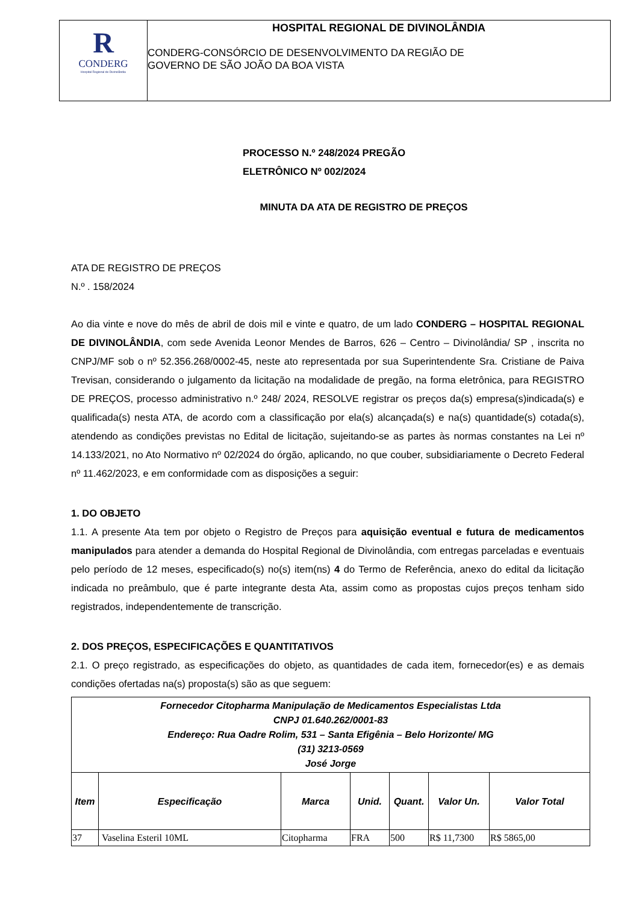R
CONDERG
Hospital Regional de Divinolândia
HOSPITAL REGIONAL DE DIVINOLÂNDIA
CONDERG-CONSÓRCIO DE DESENVOLVIMENTO DA REGIÃO DE
GOVERNO DE SÃO JOÃO DA BOA VISTA
PROCESSO N.º 248/2024 PREGÃO
ELETRÔNICO Nº 002/2024
MINUTA DA ATA DE REGISTRO DE PREÇOS
ATA DE REGISTRO DE PREÇOS
N.º . 158/2024
Ao dia vinte e nove do mês de abril de dois mil e vinte e quatro, de um lado CONDERG – HOSPITAL REGIONAL DE DIVINOLÂNDIA, com sede Avenida Leonor Mendes de Barros, 626 – Centro – Divinolândia/ SP , inscrita no CNPJ/MF sob o nº 52.356.268/0002-45, neste ato representada por sua Superintendente Sra. Cristiane de Paiva Trevisan, considerando o julgamento da licitação na modalidade de pregão, na forma eletrônica, para REGISTRO DE PREÇOS, processo administrativo n.º 248/ 2024, RESOLVE registrar os preços da(s) empresa(s)indicada(s) e qualificada(s) nesta ATA, de acordo com a classificação por ela(s) alcançada(s) e na(s) quantidade(s) cotada(s), atendendo as condições previstas no Edital de licitação, sujeitando-se as partes às normas constantes na Lei nº 14.133/2021, no Ato Normativo nº 02/2024 do órgão, aplicando, no que couber, subsidiariamente o Decreto Federal nº 11.462/2023, e em conformidade com as disposições a seguir:
1. DO OBJETO
1.1. A presente Ata tem por objeto o Registro de Preços para aquisição eventual e futura de medicamentos manipulados para atender a demanda do Hospital Regional de Divinolândia, com entregas parceladas e eventuais pelo período de 12 meses, especificado(s) no(s) item(ns) 4 do Termo de Referência, anexo do edital da licitação indicada no preâmbulo, que é parte integrante desta Ata, assim como as propostas cujos preços tenham sido registrados, independentemente de transcrição.
2. DOS PREÇOS, ESPECIFICAÇÕES E QUANTITATIVOS
2.1. O preço registrado, as especificações do objeto, as quantidades de cada item, fornecedor(es) e as demais condições ofertadas na(s) proposta(s) são as que seguem:
| Fornecedor Citopharma Manipulação de Medicamentos Especialistas Ltda CNPJ 01.640.262/0001-83 Endereço: Rua Oadre Rolim, 531 – Santa Efigênia – Belo Horizonte/ MG (31) 3213-0569 José Jorge | | | | | | |
| Item | Especificação | Marca | Unid. | Quant. | Valor Un. | Valor Total |
| 37 | Vaselina Esteril 10ML | Citopharma | FRA | 500 | R$ 11,7300 | R$ 5865,00 |